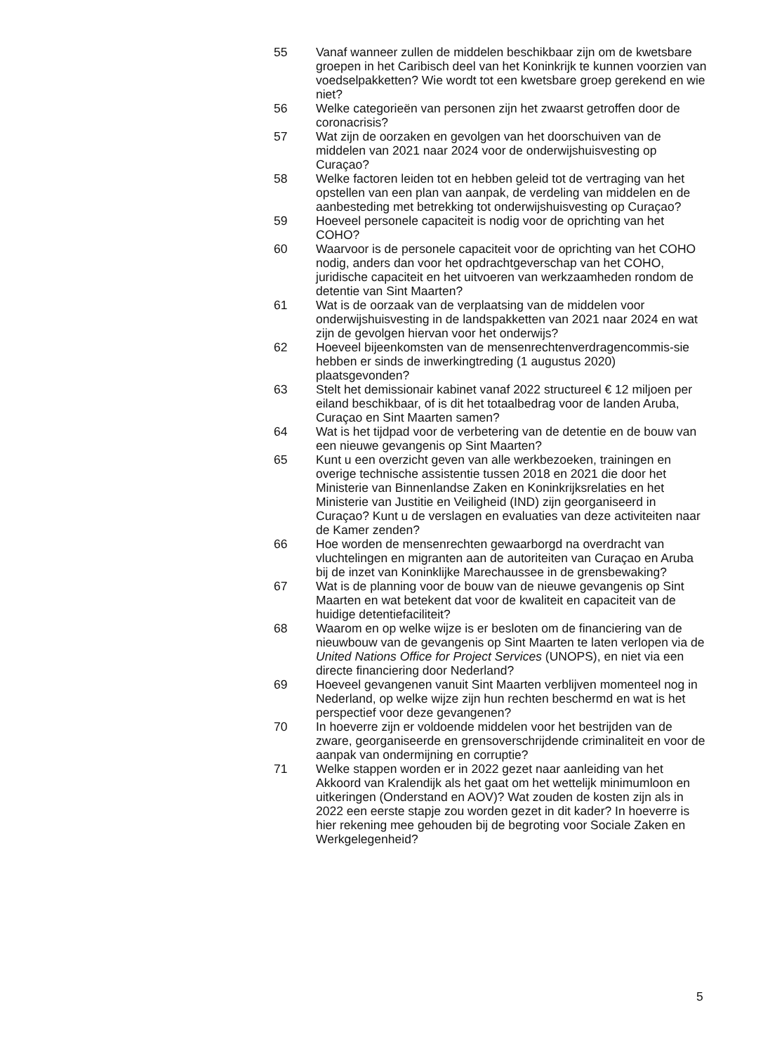55 Vanaf wanneer zullen de middelen beschikbaar zijn om de kwetsbare groepen in het Caribisch deel van het Koninkrijk te kunnen voorzien van voedselpakketten? Wie wordt tot een kwetsbare groep gerekend en wie niet?
56 Welke categorieën van personen zijn het zwaarst getroffen door de coronacrisis?
57 Wat zijn de oorzaken en gevolgen van het doorschuiven van de middelen van 2021 naar 2024 voor de onderwijshuisvesting op Curaçao?
58 Welke factoren leiden tot en hebben geleid tot de vertraging van het opstellen van een plan van aanpak, de verdeling van middelen en de aanbesteding met betrekking tot onderwijshuisvesting op Curaçao?
59 Hoeveel personele capaciteit is nodig voor de oprichting van het COHO?
60 Waarvoor is de personele capaciteit voor de oprichting van het COHO nodig, anders dan voor het opdrachtgeverschap van het COHO, juridische capaciteit en het uitvoeren van werkzaamheden rondom de detentie van Sint Maarten?
61 Wat is de oorzaak van de verplaatsing van de middelen voor onderwijshuisvesting in de landspakketten van 2021 naar 2024 en wat zijn de gevolgen hiervan voor het onderwijs?
62 Hoeveel bijeenkomsten van de mensenrechtenverdragencommis-sie hebben er sinds de inwerkingtreding (1 augustus 2020) plaatsgevonden?
63 Stelt het demissionair kabinet vanaf 2022 structureel € 12 miljoen per eiland beschikbaar, of is dit het totaalbedrag voor de landen Aruba, Curaçao en Sint Maarten samen?
64 Wat is het tijdpad voor de verbetering van de detentie en de bouw van een nieuwe gevangenis op Sint Maarten?
65 Kunt u een overzicht geven van alle werkbezoeken, trainingen en overige technische assistentie tussen 2018 en 2021 die door het Ministerie van Binnenlandse Zaken en Koninkrijksrelaties en het Ministerie van Justitie en Veiligheid (IND) zijn georganiseerd in Curaçao? Kunt u de verslagen en evaluaties van deze activiteiten naar de Kamer zenden?
66 Hoe worden de mensenrechten gewaarborgd na overdracht van vluchtelingen en migranten aan de autoriteiten van Curaçao en Aruba bij de inzet van Koninklijke Marechaussee in de grensbewaking?
67 Wat is de planning voor de bouw van de nieuwe gevangenis op Sint Maarten en wat betekent dat voor de kwaliteit en capaciteit van de huidige detentiefaciliteit?
68 Waarom en op welke wijze is er besloten om de financiering van de nieuwbouw van de gevangenis op Sint Maarten te laten verlopen via de United Nations Office for Project Services (UNOPS), en niet via een directe financiering door Nederland?
69 Hoeveel gevangenen vanuit Sint Maarten verblijven momenteel nog in Nederland, op welke wijze zijn hun rechten beschermd en wat is het perspectief voor deze gevangenen?
70 In hoeverre zijn er voldoende middelen voor het bestrijden van de zware, georganiseerde en grensoverschrijdende criminaliteit en voor de aanpak van ondermijning en corruptie?
71 Welke stappen worden er in 2022 gezet naar aanleiding van het Akkoord van Kralendijk als het gaat om het wettelijk minimumloon en uitkeringen (Onderstand en AOV)? Wat zouden de kosten zijn als in 2022 een eerste stapje zou worden gezet in dit kader? In hoeverre is hier rekening mee gehouden bij de begroting voor Sociale Zaken en Werkgelegenheid?
5